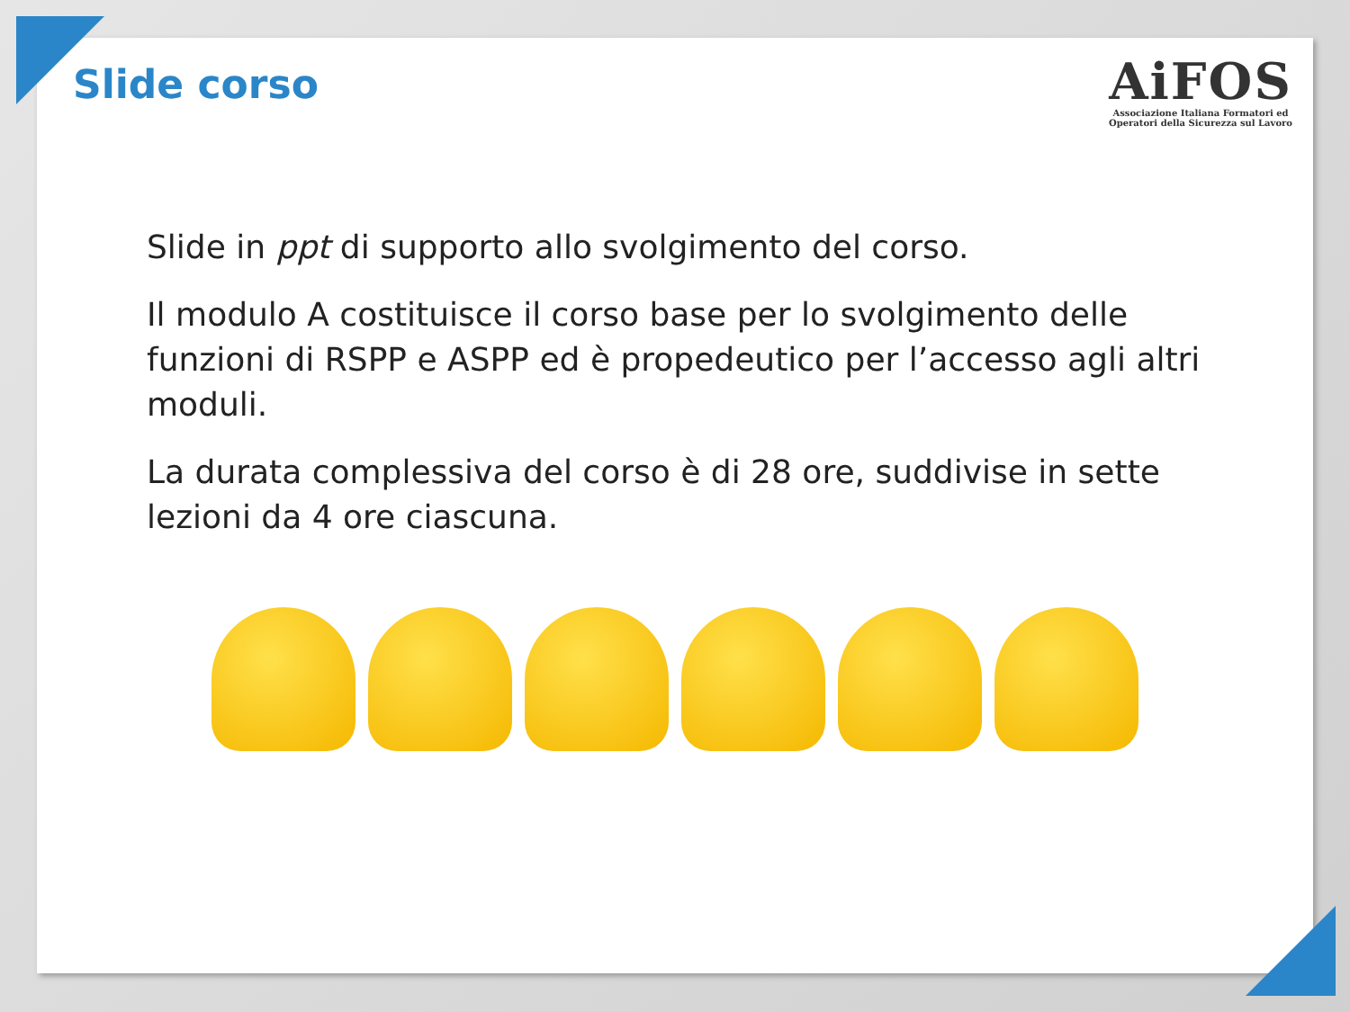Slide corso
AiFOS
Associazione Italiana Formatori ed
Operatori della Sicurezza sul Lavoro
Slide in ppt di supporto allo svolgimento del corso.
Il modulo A costituisce il corso base per lo svolgimento delle funzioni di RSPP e ASPP ed è propedeutico per l’accesso agli altri moduli.
La durata complessiva del corso è di 28 ore, suddivise in sette lezioni da 4 ore ciascuna.